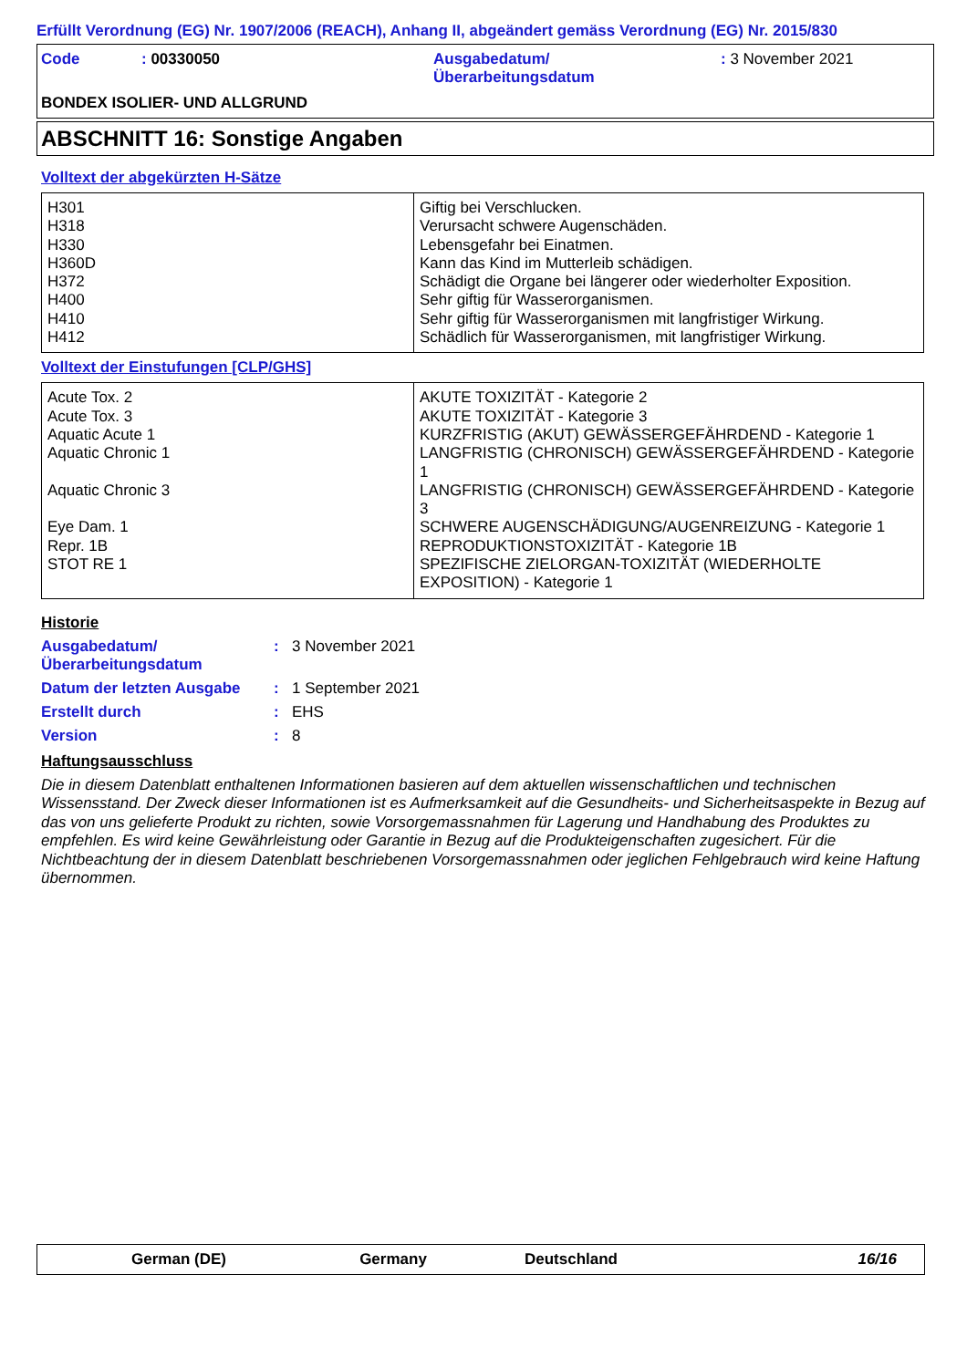Erfüllt Verordnung (EG) Nr. 1907/2006 (REACH), Anhang II, abgeändert gemäss Verordnung (EG) Nr. 2015/830
Code : 00330050 Ausgabedatum/
Überarbeitungsdatum
: 3 November 2021
BONDEX ISOLIER- UND ALLGRUND
ABSCHNITT 16: Sonstige Angaben
Volltext der abgekürzten H-Sätze
| H301 H318 H330 H360D H372 H400 H410 H412 | Giftig bei Verschlucken. Verursacht schwere Augenschäden. Lebensgefahr bei Einatmen. Kann das Kind im Mutterleib schädigen. Schädigt die Organe bei längerer oder wiederholter Exposition. Sehr giftig für Wasserorganismen. Sehr giftig für Wasserorganismen mit langfristiger Wirkung. Schädlich für Wasserorganismen, mit langfristiger Wirkung. |
Volltext der Einstufungen [CLP/GHS]
| Acute Tox. 2 Acute Tox. 3 Aquatic Acute 1 Aquatic Chronic 1 Aquatic Chronic 3 Eye Dam. 1 Repr. 1B STOT RE 1 | AKUTE TOXIZITÄT - Kategorie 2 AKUTE TOXIZITÄT - Kategorie 3 KURZFRISTIG (AKUT) GEWÄSSERGEFÄHRDEND - Kategorie 1 LANGFRISTIG (CHRONISCH) GEWÄSSERGEFÄHRDEND - Kategorie 1 LANGFRISTIG (CHRONISCH) GEWÄSSERGEFÄHRDEND - Kategorie 3 SCHWERE AUGENSCHÄDIGUNG/AUGENREIZUNG - Kategorie 1 REPRODUKTIONSTOXIZITÄT - Kategorie 1B SPEZIFISCHE ZIELORGAN-TOXIZITÄT (WIEDERHOLTE EXPOSITION) - Kategorie 1 |
Historie
Ausgabedatum/
Überarbeitungsdatum
: 3 November 2021
Datum der letzten Ausgabe : 1 September 2021
Erstellt durch : EHS
Version : 8
Haftungsausschluss
Die in diesem Datenblatt enthaltenen Informationen basieren auf dem aktuellen wissenschaftlichen und technischen Wissensstand. Der Zweck dieser Informationen ist es Aufmerksamkeit auf die Gesundheits- und Sicherheitsaspekte in Bezug auf das von uns gelieferte Produkt zu richten, sowie Vorsorgemassnahmen für Lagerung und Handhabung des Produktes zu empfehlen. Es wird keine Gewährleistung oder Garantie in Bezug auf die Produkteigenschaften zugesichert. Für die Nichtbeachtung der in diesem Datenblatt beschriebenen Vorsorgemassnahmen oder jeglichen Fehlgebrauch wird keine Haftung übernommen.
German (DE) Germany Deutschland 16/16